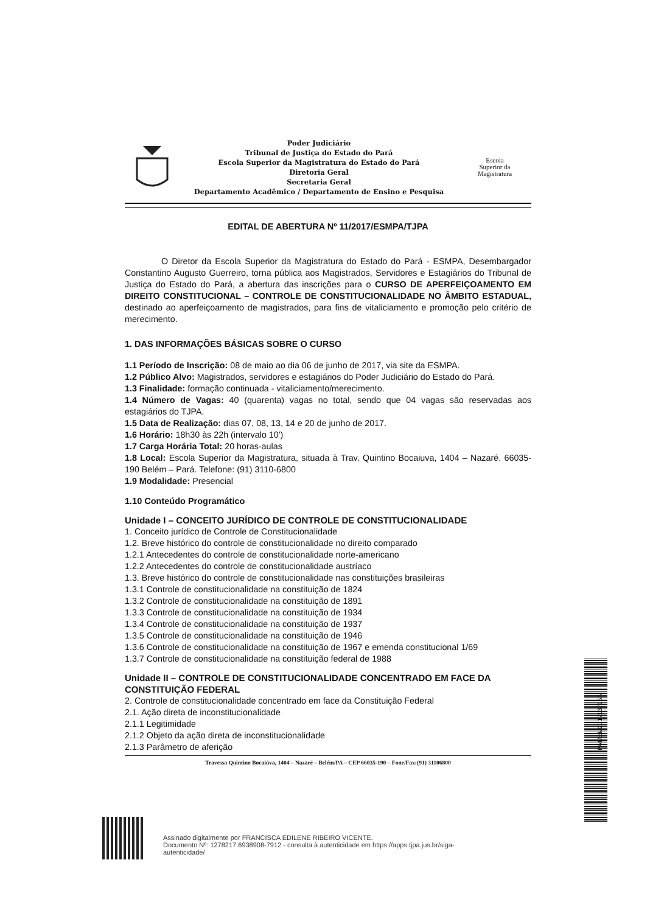Poder Judiciário
Tribunal de Justiça do Estado do Pará
Escola Superior da Magistratura do Estado do Pará
Diretoria Geral
Secretaria Geral
Departamento Acadêmico / Departamento de Ensino e Pesquisa
Escola
Superior da
Magistratura
EDITAL DE ABERTURA Nº 11/2017/ESMPA/TJPA
O Diretor da Escola Superior da Magistratura do Estado do Pará - ESMPA, Desembargador Constantino Augusto Guerreiro, torna pública aos Magistrados, Servidores e Estagiários do Tribunal de Justiça do Estado do Pará, a abertura das inscrições para o CURSO DE APERFEIÇOAMENTO EM DIREITO CONSTITUCIONAL – CONTROLE DE CONSTITUCIONALIDADE NO ÂMBITO ESTADUAL, destinado ao aperfeiçoamento de magistrados, para fins de vitaliciamento e promoção pelo critério de merecimento.
1. DAS INFORMAÇÕES BÁSICAS SOBRE O CURSO
1.1 Período de Inscrição: 08 de maio ao dia 06 de junho de 2017, via site da ESMPA.
1.2 Público Alvo: Magistrados, servidores e estagiários do Poder Judiciário do Estado do Pará.
1.3 Finalidade: formação continuada - vitaliciamento/merecimento.
1.4 Número de Vagas: 40 (quarenta) vagas no total, sendo que 04 vagas são reservadas aos estagiários do TJPA.
1.5 Data de Realização: dias 07, 08, 13, 14 e 20 de junho de 2017.
1.6 Horário: 18h30 às 22h (intervalo 10')
1.7 Carga Horária Total: 20 horas-aulas
1.8 Local: Escola Superior da Magistratura, situada à Trav. Quintino Bocaiuva, 1404 – Nazaré. 66035-190 Belém – Pará. Telefone: (91) 3110-6800
1.9 Modalidade: Presencial
1.10 Conteúdo Programático
Unidade I – CONCEITO JURÍDICO DE CONTROLE DE CONSTITUCIONALIDADE
1. Conceito jurídico de Controle de Constitucionalidade
1.2. Breve histórico do controle de constitucionalidade no direito comparado
1.2.1 Antecedentes do controle de constitucionalidade norte-americano
1.2.2 Antecedentes do controle de constitucionalidade austríaco
1.3. Breve histórico do controle de constitucionalidade nas constituições brasileiras
1.3.1 Controle de constitucionalidade na constituição de 1824
1.3.2 Controle de constitucionalidade na constituição de 1891
1.3.3 Controle de constitucionalidade na constituição de 1934
1.3.4 Controle de constitucionalidade na constituição de 1937
1.3.5 Controle de constitucionalidade na constituição de 1946
1.3.6 Controle de constitucionalidade na constituição de 1967 e emenda constitucional 1/69
1.3.7 Controle de constitucionalidade na constituição federal de 1988
Unidade II – CONTROLE DE CONSTITUCIONALIDADE CONCENTRADO EM FACE DA CONSTITUIÇÃO FEDERAL
2. Controle de constitucionalidade concentrado em face da Constituição Federal
2.1. Ação direta de inconstitucionalidade
2.1.1 Legitimidade
2.1.2 Objeto da ação direta de inconstitucionalidade
2.1.3 Parâmetro de aferição
Travessa Quintino Bocaiúva, 1404 – Nazaré – Belém/PA – CEP 66035-190 – Fone/Fax:(91) 31106800
PAMEM201713715A
Assinado digitalmente por FRANCISCA EDILENE RIBEIRO VICENTE.
Documento Nº: 1278217.6938908-7912 - consulta à autenticidade em https://apps.tjpa.jus.br/siga-
autenticidade/